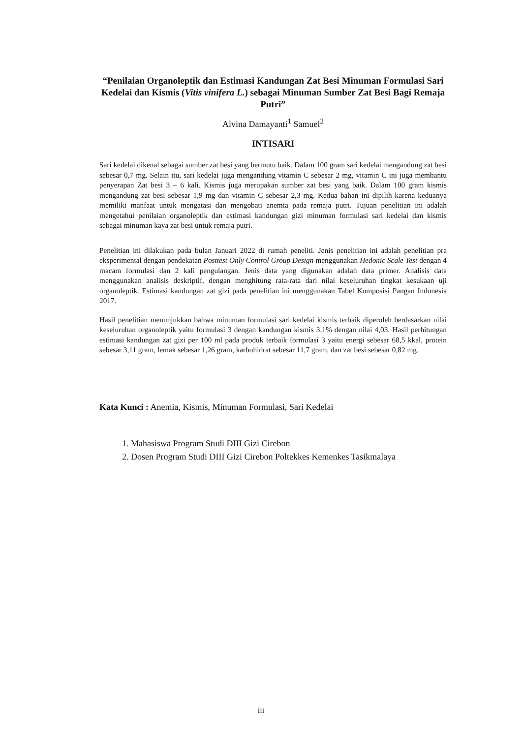“Penilaian Organoleptik dan Estimasi Kandungan Zat Besi Minuman Formulasi Sari Kedelai dan Kismis (Vitis vinifera L.) sebagai Minuman Sumber Zat Besi Bagi Remaja Putri”
Alvina Damayanti<sup>1</sup> Samuel<sup>2</sup>
INTISARI
Sari kedelai dikenal sebagai sumber zat besi yang bermutu baik. Dalam 100 gram sari kedelai mengandung zat besi sebesar 0,7 mg. Selain itu, sari kedelai juga mengandung vitamin C sebesar 2 mg, vitamin C ini juga membantu penyerapan Zat besi 3 – 6 kali. Kismis juga merupakan sumber zat besi yang baik. Dalam 100 gram kismis mengandung zat besi sebesar 1,9 mg dan vitamin C sebesar 2,3 mg. Kedua bahan ini dipilih karena keduanya memiliki manfaat untuk mengatasi dan mengobati anemia pada remaja putri. Tujuan penelitian ini adalah mengetahui penilaian organoleptik dan estimasi kandungan gizi minuman formulasi sari kedelai dan kismis sebagai minuman kaya zat besi untuk remaja putri.
Penelitian ini dilakukan pada bulan Januari 2022 di rumah peneliti. Jenis penelitian ini adalah penelitian pra eksperimental dengan pendekatan Posttest Only Control Group Design menggunakan Hedonic Scale Test dengan 4 macam formulasi dan 2 kali pengulangan. Jenis data yang digunakan adalah data primer. Analisis data menggunakan analisis deskriptif, dengan menghitung rata-rata dari nilai keseluruhan tingkat kesukaan uji organoleptik. Estimasi kandungan zat gizi pada penelitian ini menggunakan Tabel Komposisi Pangan Indonesia 2017.
Hasil penelitian menunjukkan bahwa minuman formulasi sari kedelai kismis terbaik diperoleh berdasarkan nilai keseluruhan organoleptik yaitu formulasi 3 dengan kandungan kismis 3,1% dengan nilai 4,03. Hasil perhitungan estimasi kandungan zat gizi per 100 ml pada produk terbaik formulasi 3 yaitu energi sebesar 68,5 kkal, protein sebesar 3,11 gram, lemak sebesar 1,26 gram, karbohidrat sebesar 11,7 gram, dan zat besi sebesar 0,82 mg.
Kata Kunci : Anemia, Kismis, Minuman Formulasi, Sari Kedelai
1. Mahasiswa Program Studi DIII Gizi Cirebon
2. Dosen Program Studi DIII Gizi Cirebon Poltekkes Kemenkes Tasikmalaya
iii